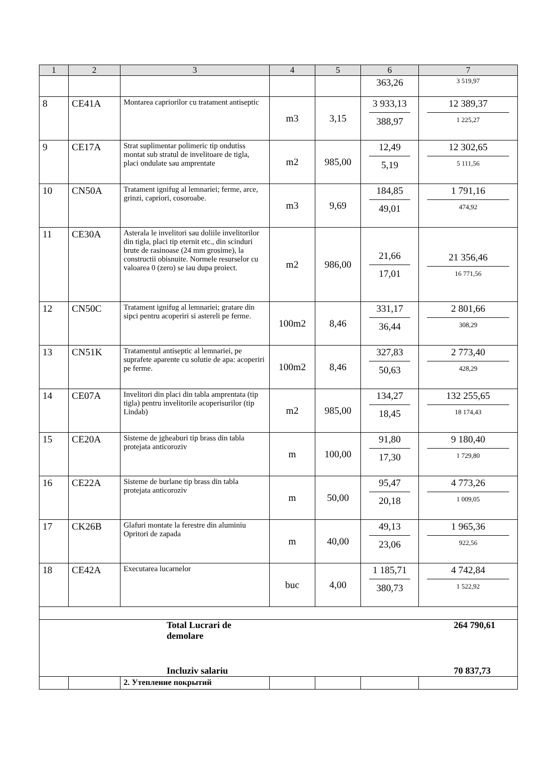| 1 | 2 | 3 | 4 | 5 | 6 | 7 |
| --- | --- | --- | --- | --- | --- | --- |
| | | | | | 363,26 | 3 519,97 |
| 8 | CE41A | Montarea capriorilor cu tratament antiseptic | m3 | 3,15 | 3 933,13 388,97 | 12 389,37 1 225,27 |
| 9 | CE17A | Strat suplimentar polimeric tip ondutiss montat sub stratul de invelitoare de tigla, placi ondulate sau amprentate | m2 | 985,00 | 12,49 5,19 | 12 302,65 5 111,56 |
| 10 | CN50A | Tratament ignifug al lemnariei; ferme, arce, grinzi, capriori, cosoroabe. | m3 | 9,69 | 184,85 49,01 | 1 791,16 474,92 |
| 11 | CE30A | Asterala le invelitori sau doliile invelitorilor din tigla, placi tip eternit etc., din scinduri brute de rasinoase (24 mm grosime), la constructii obisnuite. Normele resurselor cu valoarea 0 (zero) se iau dupa proiect. | m2 | 986,00 | 21,66 17,01 | 21 356,46 16 771,56 |
| 12 | CN50C | Tratament ignifug al lemnariei; gratare din sipci pentru acoperiri si astereli pe ferme. | 100m2 | 8,46 | 331,17 36,44 | 2 801,66 308,29 |
| 13 | CN51K | Tratamentul antiseptic al lemnariei, pe suprafete aparente cu solutie de apa: acoperiri pe ferme. | 100m2 | 8,46 | 327,83 50,63 | 2 773,40 428,29 |
| 14 | CE07A | Invelitori din placi din tabla amprentata (tip tigla) pentru invelitorile acoperisurilor (tip Lindab) | m2 | 985,00 | 134,27 18,45 | 132 255,65 18 174,43 |
| 15 | CE20A | Sisteme de jgheaburi tip brass din tabla protejata anticoroziv | m | 100,00 | 91,80 17,30 | 9 180,40 1 729,80 |
| 16 | CE22A | Sisteme de burlane tip brass din tabla protejata anticoroziv | m | 50,00 | 95,47 20,18 | 4 773,26 1 009,05 |
| 17 | CK26B | Glafuri montate la ferestre din aluminiu Opritori de zapada | m | 40,00 | 49,13 23,06 | 1 965,36 922,56 |
| 18 | CE42A | Executarea lucarnelor | buc | 4,00 | 1 185,71 380,73 | 4 742,84 1 522,92 |
| Total Lucrari de demolare Incluziv salariu 264 790,61 70 837,73 | | | | | | |
| | | 2. Утепление покрытий | | | | |